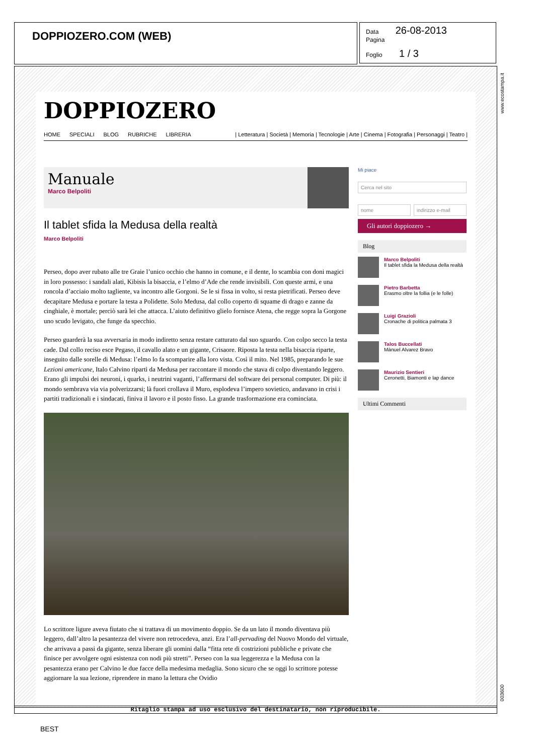DOPPIOZERO.COM (WEB)
Data 26-08-2013
Pagina
Foglio 1 / 3
DOPPIOZERO
HOME SPECIALI BLOG RUBRICHE LIBRERIA
| Letteratura | Società | Memoria | Tecnologie | Arte | Cinema | Fotografia | Personaggi | Teatro |
Manuale
Marco Belpoliti
Il tablet sfida la Medusa della realtà
Marco Belpoliti
Perseo, dopo aver rubato alle tre Graie l’unico occhio che hanno in comune, e il dente, lo scambia con doni magici in loro possesso: i sandali alati, Kibisis la bisaccia, e l’elmo d’Ade che rende invisibili. Con queste armi, e una roncola d’acciaio molto tagliente, va incontro alle Gorgoni. Se le si fissa in volto, si resta pietrificati. Perseo deve decapitare Medusa e portare la testa a Polidette. Solo Medusa, dal collo coperto di squame di drago e zanne da cinghiale, è mortale; perciò sarà lei che attacca. L’aiuto definitivo glielo fornisce Atena, che regge sopra la Gorgone uno scudo levigato, che funge da specchio.
Perseo guarderà la sua avversaria in modo indiretto senza restare catturato dal suo sguardo. Con colpo secco la testa cade. Dal collo reciso esce Pegaso, il cavallo alato e un gigante, Crisaore. Riposta la testa nella bisaccia riparte, inseguito dalle sorelle di Medusa: l’elmo lo fa scomparire alla loro vista. Così il mito. Nel 1985, preparando le sue Lezioni americane, Italo Calvino ripartì da Medusa per raccontare il mondo che stava di colpo diventando leggero. Erano gli impulsi dei neuroni, i quarks, i neutrini vaganti, l’affermarsi del software dei personal computer. Di più: il mondo sembrava via via polverizzarsi; là fuori crollava il Muro, esplodeva l’impero sovietico, andavano in crisi i partiti tradizionali e i sindacati, finiva il lavoro e il posto fisso. La grande trasformazione era cominciata.
Lo scrittore ligure aveva fiutato che si trattava di un movimento doppio. Se da un lato il mondo diventava più leggero, dall’altro la pesantezza del vivere non retrocedeva, anzi. Era l’all-pervading del Nuovo Mondo del virtuale, che arrivava a passi da gigante, senza liberare gli uomini dalla “fitta rete di costrizioni pubbliche e private che finisce per avvolgere ogni esistenza con nodi più stretti”. Perseo con la sua leggerezza e la Medusa con la pesantezza erano per Calvino le due facce della medesima medaglia. Sono sicuro che se oggi lo scrittore potesse aggiornare la sua lezione, riprendere in mano la lettura che Ovidio
Mi piace
Cerca nel sito
nome indirizzo e-mail
Gli autori doppiozero →
Blog
Marco Belpoliti
Il tablet sfida la Medusa della realtà
Pietro Barbetta
Erasmo oltre la follia (e le folle)
Luigi Grazioli
Cronache di politica palmata 3
Talos Buccellati
Mànuel Alvarez Bravo
Maurizio Sentieri
Ceronetti, Biamonti e lap dance
Ultimi Commenti
Ritaglio stampa ad uso esclusivo del destinatario, non riproducibile.
www.ecostampa.it
003600
BEST